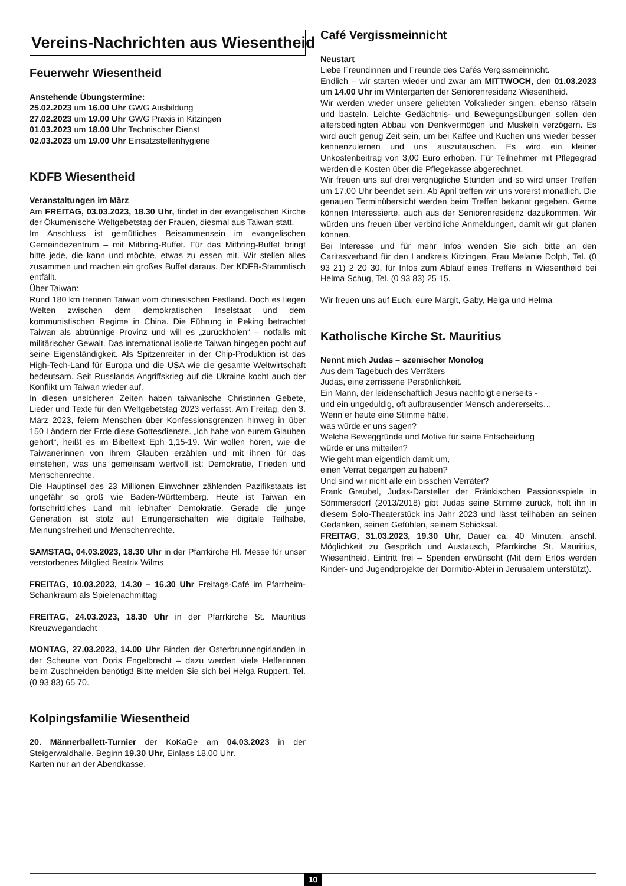Vereins-Nachrichten aus Wiesentheid
Feuerwehr Wiesentheid
Anstehende Übungstermine:
25.02.2023 um 16.00 Uhr GWG Ausbildung
27.02.2023 um 19.00 Uhr GWG Praxis in Kitzingen
01.03.2023 um 18.00 Uhr Technischer Dienst
02.03.2023 um 19.00 Uhr Einsatzstellenhygiene
KDFB Wiesentheid
Veranstaltungen im März
Am FREITAG, 03.03.2023, 18.30 Uhr, findet in der evangelischen Kirche der Ökumenische Weltgebetstag der Frauen, diesmal aus Taiwan statt.
Im Anschluss ist gemütliches Beisammensein im evangelischen Gemeindezentrum – mit Mitbring-Buffet. Für das Mitbring-Buffet bringt bitte jede, die kann und möchte, etwas zu essen mit. Wir stellen alles zusammen und machen ein großes Buffet daraus. Der KDFB-Stammtisch entfällt.
Über Taiwan:
Rund 180 km trennen Taiwan vom chinesischen Festland. Doch es liegen Welten zwischen dem demokratischen Inselstaat und dem kommunistischen Regime in China. Die Führung in Peking betrachtet Taiwan als abtrünnige Provinz und will es „zurückholen“ – notfalls mit militärischer Gewalt. Das international isolierte Taiwan hingegen pocht auf seine Eigenständigkeit. Als Spitzenreiter in der Chip-Produktion ist das High-Tech-Land für Europa und die USA wie die gesamte Weltwirtschaft bedeutsam. Seit Russlands Angriffskrieg auf die Ukraine kocht auch der Konflikt um Taiwan wieder auf.
In diesen unsicheren Zeiten haben taiwanische Christinnen Gebete, Lieder und Texte für den Weltgebetstag 2023 verfasst. Am Freitag, den 3. März 2023, feiern Menschen über Konfessionsgrenzen hinweg in über 150 Ländern der Erde diese Gottesdienste. „Ich habe von eurem Glauben gehört“, heißt es im Bibeltext Eph 1,15-19. Wir wollen hören, wie die Taiwanerinnen von ihrem Glauben erzählen und mit ihnen für das einstehen, was uns gemeinsam wertvoll ist: Demokratie, Frieden und Menschenrechte.
Die Hauptinsel des 23 Millionen Einwohner zählenden Pazifikstaats ist ungefähr so groß wie Baden-Württemberg. Heute ist Taiwan ein fortschrittliches Land mit lebhafter Demokratie. Gerade die junge Generation ist stolz auf Errungenschaften wie digitale Teilhabe, Meinungsfreiheit und Menschenrechte.
SAMSTAG, 04.03.2023, 18.30 Uhr in der Pfarrkirche Hl. Messe für unser verstorbenes Mitglied Beatrix Wilms
FREITAG, 10.03.2023, 14.30 – 16.30 Uhr Freitags-Café im Pfarrheim-Schankraum als Spielenachmittag
FREITAG, 24.03.2023, 18.30 Uhr in der Pfarrkirche St. Mauritius Kreuzwegandacht
MONTAG, 27.03.2023, 14.00 Uhr Binden der Osterbrunnengirlanden in der Scheune von Doris Engelbrecht – dazu werden viele Helferinnen beim Zuschneiden benötigt! Bitte melden Sie sich bei Helga Ruppert, Tel. (0 93 83) 65 70.
Kolpingsfamilie Wiesentheid
20. Männerballett-Turnier der KoKaGe am 04.03.2023 in der Steigerwaldhalle. Beginn 19.30 Uhr, Einlass 18.00 Uhr.
Karten nur an der Abendkasse.
Café Vergissmeinnicht
Neustart
Liebe Freundinnen und Freunde des Cafés Vergissmeinnicht.
Endlich – wir starten wieder und zwar am MITTWOCH, den 01.03.2023 um 14.00 Uhr im Wintergarten der Seniorenresidenz Wiesentheid.
Wir werden wieder unsere geliebten Volkslieder singen, ebenso rätseln und basteln. Leichte Gedächtnis- und Bewegungsübungen sollen den altersbedingten Abbau von Denkvermögen und Muskeln verzögern. Es wird auch genug Zeit sein, um bei Kaffee und Kuchen uns wieder besser kennenzulernen und uns auszutauschen. Es wird ein kleiner Unkostenbeitrag von 3,00 Euro erhoben. Für Teilnehmer mit Pflegegrad werden die Kosten über die Pflegekasse abgerechnet.
Wir freuen uns auf drei vergnügliche Stunden und so wird unser Treffen um 17.00 Uhr beendet sein. Ab April treffen wir uns vorerst monatlich. Die genauen Terminübersicht werden beim Treffen bekannt gegeben. Gerne können Interessierte, auch aus der Seniorenresidenz dazukommen. Wir würden uns freuen über verbindliche Anmeldungen, damit wir gut planen können.
Bei Interesse und für mehr Infos wenden Sie sich bitte an den Caritasverband für den Landkreis Kitzingen, Frau Melanie Dolph, Tel. (0 93 21) 2 20 30, für Infos zum Ablauf eines Treffens in Wiesentheid bei Helma Schug, Tel. (0 93 83) 25 15.
Wir freuen uns auf Euch, eure Margit, Gaby, Helga und Helma
Katholische Kirche St. Mauritius
Nennt mich Judas – szenischer Monolog
Aus dem Tagebuch des Verräters
Judas, eine zerrissene Persönlichkeit.
Ein Mann, der leidenschaftlich Jesus nachfolgt einerseits -
und ein ungeduldig, oft aufbrausender Mensch andererseits…
Wenn er heute eine Stimme hätte,
was würde er uns sagen?
Welche Beweggründe und Motive für seine Entscheidung
würde er uns mitteilen?
Wie geht man eigentlich damit um,
einen Verrat begangen zu haben?
Und sind wir nicht alle ein bisschen Verräter?
Frank Greubel, Judas-Darsteller der Fränkischen Passionsspiele in Sömmersdorf (2013/2018) gibt Judas seine Stimme zurück, holt ihn in diesem Solo-Theaterstück ins Jahr 2023 und lässt teilhaben an seinen Gedanken, seinen Gefühlen, seinem Schicksal.
FREITAG, 31.03.2023, 19.30 Uhr, Dauer ca. 40 Minuten, anschl. Möglichkeit zu Gespräch und Austausch, Pfarrkirche St. Mauritius, Wiesentheid, Eintritt frei – Spenden erwünscht (Mit dem Erlös werden Kinder- und Jugendprojekte der Dormitio-Abtei in Jerusalem unterstützt).
10